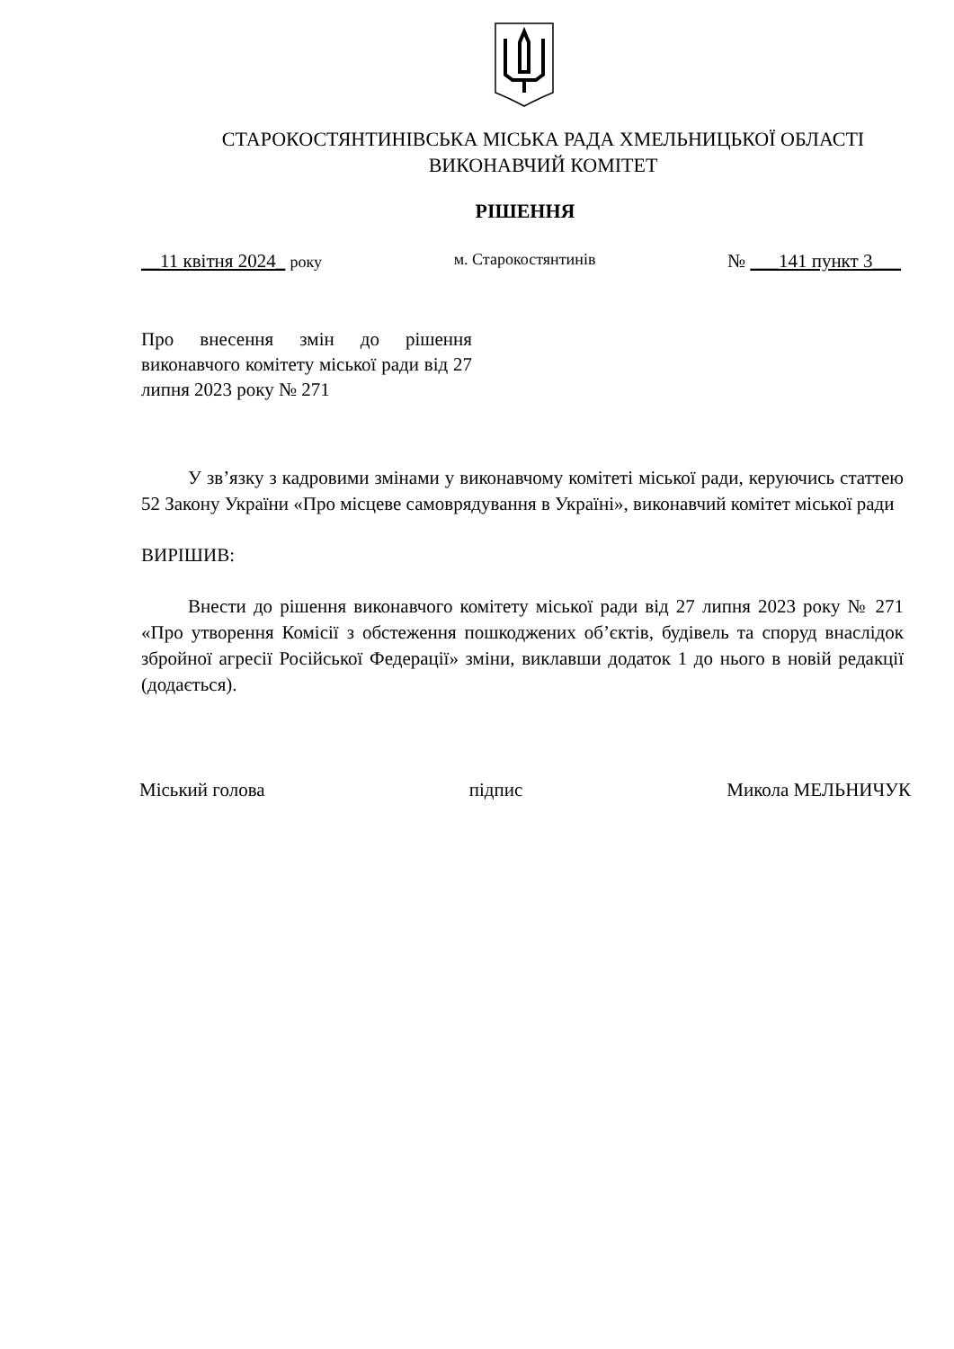СТАРОКОСТЯНТИНІВСЬКА МІСЬКА РАДА ХМЕЛЬНИЦЬКОЇ ОБЛАСТІ
ВИКОНАВЧИЙ КОМІТЕТ
РІШЕННЯ
__11 квітня 2024_ року м. Старокостянтинів № ___141 пункт 3___
Про внесення змін до рішення виконавчого комітету міської ради від 27 липня 2023 року № 271
У зв’язку з кадровими змінами у виконавчому комітеті міської ради, керуючись статтею 52 Закону України «Про місцеве самоврядування в Україні», виконавчий комітет міської ради
ВИРІШИВ:
Внести до рішення виконавчого комітету міської ради від 27 липня 2023 року № 271 «Про утворення Комісії з обстеження пошкоджених об’єктів, будівель та споруд внаслідок збройної агресії Російської Федерації» зміни, виклавши додаток 1 до нього в новій редакції (додається).
Міський голова підпис Микола МЕЛЬНИЧУК